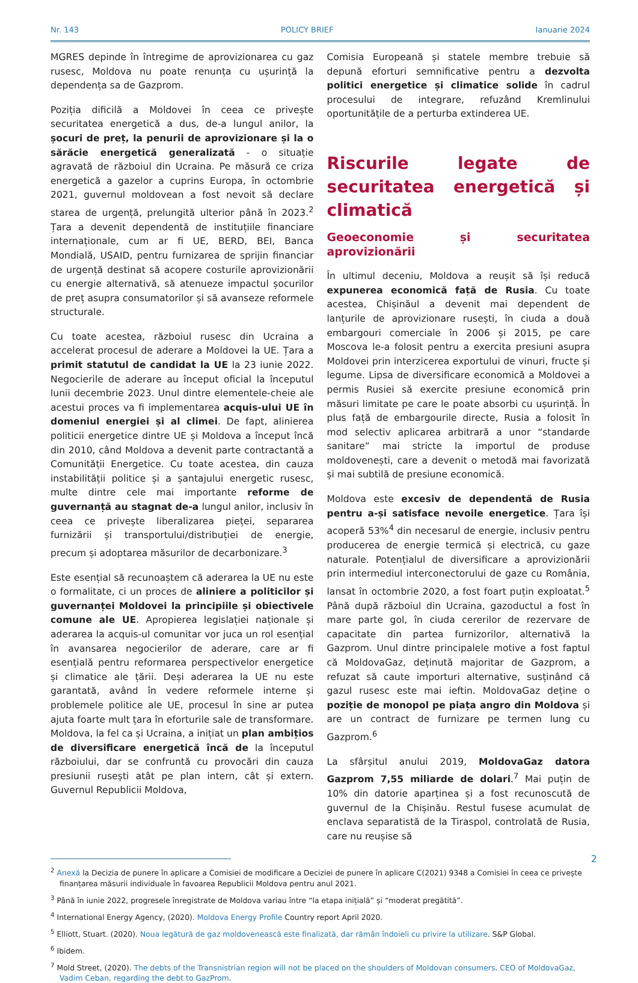Nr. 143 POLICY BRIEF Ianuarie 2024
MGRES depinde în întregime de aprovizionarea cu gaz rusesc, Moldova nu poate renunța cu ușurință la dependența sa de Gazprom.
Poziția dificilă a Moldovei în ceea ce privește securitatea energetică a dus, de-a lungul anilor, la șocuri de preț, la penurii de aprovizionare și la o sărăcie energetică generalizată - o situație agravată de războiul din Ucraina. Pe măsură ce criza energetică a gazelor a cuprins Europa, în octombrie 2021, guvernul moldovean a fost nevoit să declare starea de urgență, prelungită ulterior până în 2023.<sup>2</sup> Țara a devenit dependentă de instituțiile financiare internaționale, cum ar fi UE, BERD, BEI, Banca Mondială, USAID, pentru furnizarea de sprijin financiar de urgență destinat să acopere costurile aprovizionării cu energie alternativă, să atenueze impactul șocurilor de preț asupra consumatorilor și să avanseze reformele structurale.
Cu toate acestea, războiul rusesc din Ucraina a accelerat procesul de aderare a Moldovei la UE. Țara a primit statutul de candidat la UE la 23 iunie 2022. Negocierile de aderare au început oficial la începutul lunii decembrie 2023. Unul dintre elementele-cheie ale acestui proces va fi implementarea acquis-ului UE în domeniul energiei și al climei. De fapt, alinierea politicii energetice dintre UE și Moldova a început încă din 2010, când Moldova a devenit parte contractantă a Comunității Energetice. Cu toate acestea, din cauza instabilității politice și a șantajului energetic rusesc, multe dintre cele mai importante reforme de guvernanță au stagnat de-a lungul anilor, inclusiv în ceea ce privește liberalizarea pieței, separarea furnizării și transportului/distribuției de energie, precum și adoptarea măsurilor de decarbonizare.<sup>3</sup>
Este esențial să recunoaștem că aderarea la UE nu este o formalitate, ci un proces de aliniere a politicilor și guvernanței Moldovei la principiile și obiectivele comune ale UE. Apropierea legislației naționale și aderarea la acquis-ul comunitar vor juca un rol esențial în avansarea negocierilor de aderare, care ar fi esențială pentru reformarea perspectivelor energetice și climatice ale țării. Deși aderarea la UE nu este garantată, având în vedere reformele interne și problemele politice ale UE, procesul în sine ar putea ajuta foarte mult țara în eforturile sale de transformare. Moldova, la fel ca și Ucraina, a inițiat un plan ambițios de diversificare energetică încă de la începutul războiului, dar se confruntă cu provocări din cauza presiunii rusești atât pe plan intern, cât și extern. Guvernul Republicii Moldova,
Comisia Europeană și statele membre trebuie să depună eforturi semnificative pentru a dezvolta politici energetice și climatice solide în cadrul procesului de integrare, refuzând Kremlinului oportunitățile de a perturba extinderea UE.
Riscurile legate de securitatea energetică și climatică
Geoeconomie și securitatea aprovizionării
În ultimul deceniu, Moldova a reușit să își reducă expunerea economică față de Rusia. Cu toate acestea, Chișinăul a devenit mai dependent de lanțurile de aprovizionare rusești, în ciuda a două embargouri comerciale în 2006 și 2015, pe care Moscova le-a folosit pentru a exercita presiuni asupra Moldovei prin interzicerea exportului de vinuri, fructe și legume. Lipsa de diversificare economică a Moldovei a permis Rusiei să exercite presiune economică prin măsuri limitate pe care le poate absorbi cu ușurință. În plus față de embargourile directe, Rusia a folosit în mod selectiv aplicarea arbitrară a unor “standarde sanitare” mai stricte la importul de produse moldovenești, care a devenit o metodă mai favorizată și mai subtilă de presiune economică.
Moldova este excesiv de dependentă de Rusia pentru a-și satisface nevoile energetice. Țara își acoperă 53%<sup>4</sup> din necesarul de energie, inclusiv pentru producerea de energie termică și electrică, cu gaze naturale. Potențialul de diversificare a aprovizionării prin intermediul interconectorului de gaze cu România, lansat în octombrie 2020, a fost foart puțin exploatat.<sup>5</sup> Până după războiul din Ucraina, gazoductul a fost în mare parte gol, în ciuda cererilor de rezervare de capacitate din partea furnizorilor, alternativă la Gazprom. Unul dintre principalele motive a fost faptul că MoldovaGaz, deținută majoritar de Gazprom, a refuzat să caute importuri alternative, susținând că gazul rusesc este mai ieftin. MoldovaGaz deține o poziție de monopol pe piața angro din Moldova și are un contract de furnizare pe termen lung cu Gazprom.<sup>6</sup>
La sfârșitul anului 2019, MoldovaGaz datora Gazprom 7,55 miliarde de dolari.<sup>7</sup> Mai puțin de 10% din datorie aparținea și a fost recunoscută de guvernul de la Chișinău. Restul fusese acumulat de enclava separatistă de la Tiraspol, controlată de Rusia, care nu reușise să
<sup>2</sup> Anexă la Decizia de punere în aplicare a Comisiei de modificare a Deciziei de punere în aplicare C(2021) 9348 a Comisiei în ceea ce privește finanțarea măsurii individuale în favoarea Republicii Moldova pentru anul 2021.
<sup>3</sup> Până în iunie 2022, progresele înregistrate de Moldova variau între “la etapa inițială” și “moderat pregătită”.
<sup>4</sup> International Energy Agency, (2020). Moldova Energy Profile Country report April 2020.
<sup>5</sup> Elliott, Stuart. (2020). Noua legătură de gaz moldovenească este finalizată, dar rămân îndoieli cu privire la utilizare. S&P Global.
<sup>6</sup> Ibidem.
<sup>7</sup> Mold Street, (2020). The debts of the Transnistrian region will not be placed on the shoulders of Moldovan consumers. CEO of MoldovaGaz, Vadim Ceban, regarding the debt to GazProm.
2